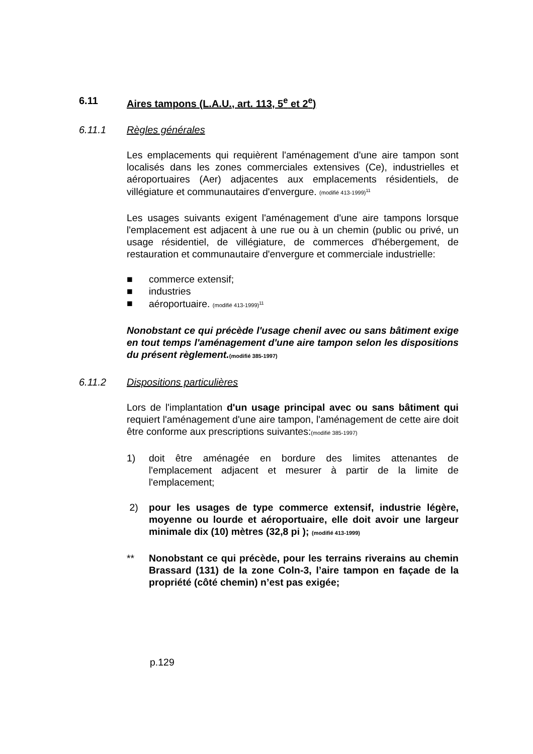6.11 Aires tampons (L.A.U., art. 113, 5<sup>e</sup> et 2<sup>e</sup>)
6.11.1 Règles générales
Les emplacements qui requièrent l'aménagement d'une aire tampon sont localisés dans les zones commerciales extensives (Ce), industrielles et aéroportuaires (Aer) adjacentes aux emplacements résidentiels, de villégiature et communautaires d'envergure. (modifié 413-1999)<sup>11</sup>
Les usages suivants exigent l'aménagement d'une aire tampons lorsque l'emplacement est adjacent à une rue ou à un chemin (public ou privé, un usage résidentiel, de villégiature, de commerces d'hébergement, de restauration et communautaire d'envergure et commerciale industrielle:
■ commerce extensif;
■ industries
■ aéroportuaire. (modifié 413-1999)<sup>11</sup>
Nonobstant ce qui précède l'usage chenil avec ou sans bâtiment exige en tout temps l'aménagement d'une aire tampon selon les dispositions du présent règlement.(modifié 385-1997)
6.11.2 Dispositions particulières
Lors de l'implantation d'un usage principal avec ou sans bâtiment qui requiert l'aménagement d'une aire tampon, l'aménagement de cette aire doit être conforme aux prescriptions suivantes:(modifié 385-1997)
1) doit être aménagée en bordure des limites attenantes de l'emplacement adjacent et mesurer à partir de la limite de l'emplacement;
2) pour les usages de type commerce extensif, industrie légère, moyenne ou lourde et aéroportuaire, elle doit avoir une largeur minimale dix (10) mètres (32,8 pi ); (modifié 413-1999)
** Nonobstant ce qui précède, pour les terrains riverains au chemin Brassard (131) de la zone Coln-3, l’aire tampon en façade de la propriété (côté chemin) n’est pas exigée;
p.129